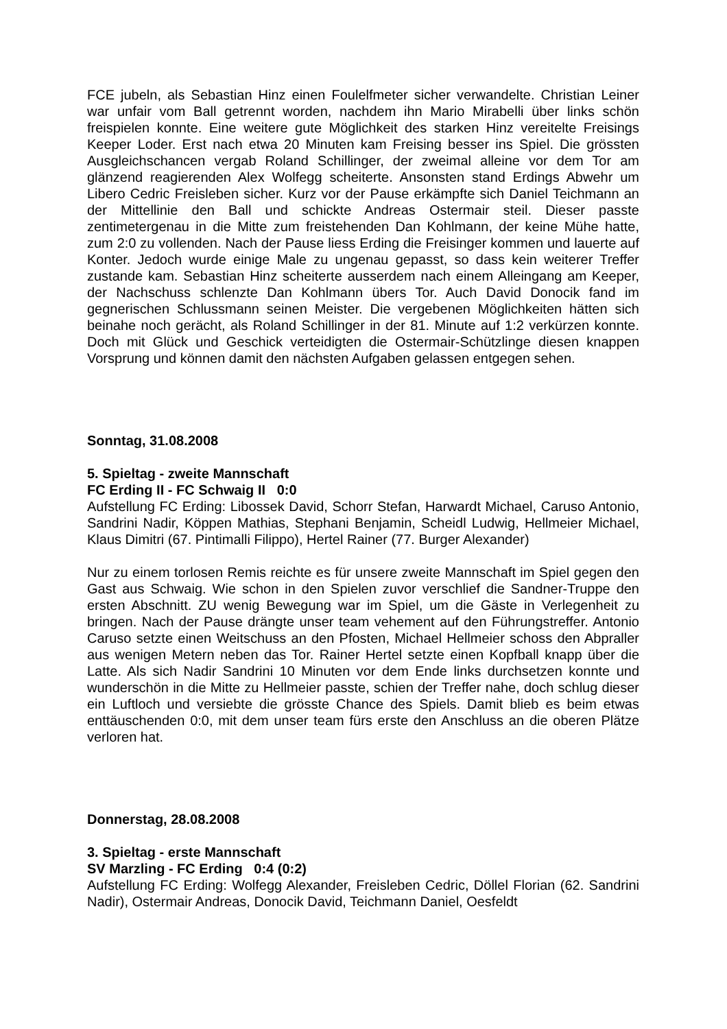FCE jubeln, als Sebastian Hinz einen Foulelfmeter sicher verwandelte. Christian Leiner war unfair vom Ball getrennt worden, nachdem ihn Mario Mirabelli über links schön freispielen konnte. Eine weitere gute Möglichkeit des starken Hinz vereitelte Freisings Keeper Loder. Erst nach etwa 20 Minuten kam Freising besser ins Spiel. Die grössten Ausgleichschancen vergab Roland Schillinger, der zweimal alleine vor dem Tor am glänzend reagierenden Alex Wolfegg scheiterte. Ansonsten stand Erdings Abwehr um Libero Cedric Freisleben sicher. Kurz vor der Pause erkämpfte sich Daniel Teichmann an der Mittellinie den Ball und schickte Andreas Ostermair steil. Dieser passte zentimetergenau in die Mitte zum freistehenden Dan Kohlmann, der keine Mühe hatte, zum 2:0 zu vollenden. Nach der Pause liess Erding die Freisinger kommen und lauerte auf Konter. Jedoch wurde einige Male zu ungenau gepasst, so dass kein weiterer Treffer zustande kam. Sebastian Hinz scheiterte ausserdem nach einem Alleingang am Keeper, der Nachschuss schlenzte Dan Kohlmann übers Tor. Auch David Donocik fand im gegnerischen Schlussmann seinen Meister. Die vergebenen Möglichkeiten hätten sich beinahe noch gerächt, als Roland Schillinger in der 81. Minute auf 1:2 verkürzen konnte. Doch mit Glück und Geschick verteidigten die Ostermair-Schützlinge diesen knappen Vorsprung und können damit den nächsten Aufgaben gelassen entgegen sehen.
Sonntag, 31.08.2008
5. Spieltag - zweite Mannschaft
FC Erding II - FC Schwaig II 0:0
Aufstellung FC Erding: Libossek David, Schorr Stefan, Harwardt Michael, Caruso Antonio, Sandrini Nadir, Köppen Mathias, Stephani Benjamin, Scheidl Ludwig, Hellmeier Michael, Klaus Dimitri (67. Pintimalli Filippo), Hertel Rainer (77. Burger Alexander)
Nur zu einem torlosen Remis reichte es für unsere zweite Mannschaft im Spiel gegen den Gast aus Schwaig. Wie schon in den Spielen zuvor verschlief die Sandner-Truppe den ersten Abschnitt. ZU wenig Bewegung war im Spiel, um die Gäste in Verlegenheit zu bringen. Nach der Pause drängte unser team vehement auf den Führungstreffer. Antonio Caruso setzte einen Weitschuss an den Pfosten, Michael Hellmeier schoss den Abpraller aus wenigen Metern neben das Tor. Rainer Hertel setzte einen Kopfball knapp über die Latte. Als sich Nadir Sandrini 10 Minuten vor dem Ende links durchsetzen konnte und wunderschön in die Mitte zu Hellmeier passte, schien der Treffer nahe, doch schlug dieser ein Luftloch und versiebte die grösste Chance des Spiels. Damit blieb es beim etwas enttäuschenden 0:0, mit dem unser team fürs erste den Anschluss an die oberen Plätze verloren hat.
Donnerstag, 28.08.2008
3. Spieltag - erste Mannschaft
SV Marzling - FC Erding 0:4 (0:2)
Aufstellung FC Erding: Wolfegg Alexander, Freisleben Cedric, Döllel Florian (62. Sandrini Nadir), Ostermair Andreas, Donocik David, Teichmann Daniel, Oesfeldt